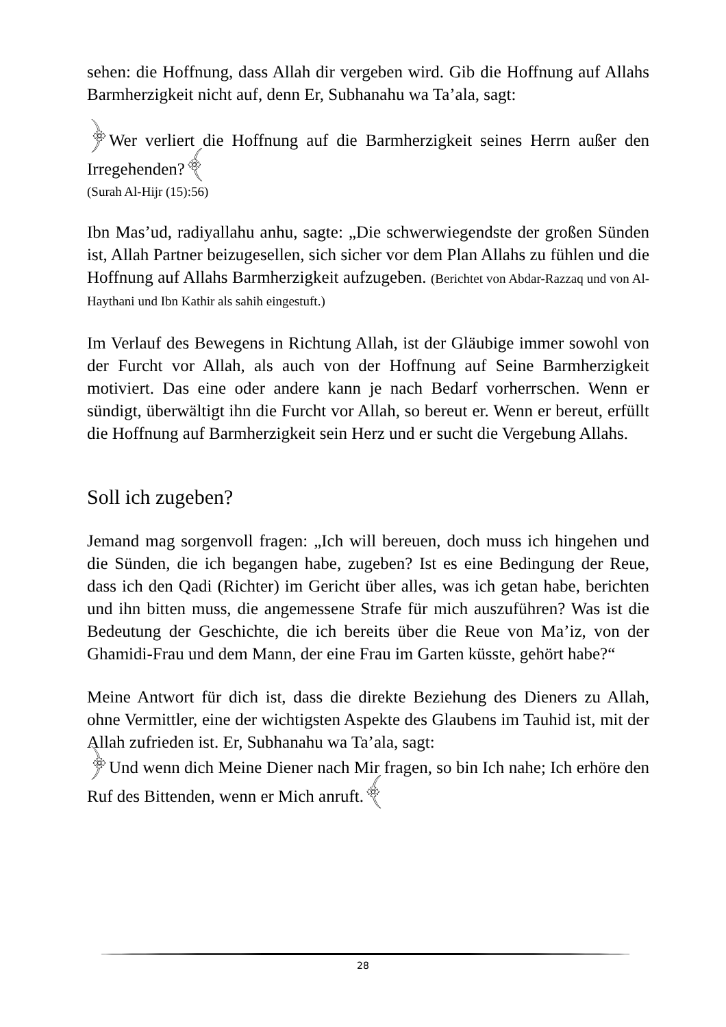sehen: die Hoffnung, dass Allah dir vergeben wird. Gib die Hoffnung auf Allahs Barmherzigkeit nicht auf, denn Er, Subhanahu wa Ta’ala, sagt:
﴿Wer verliert die Hoffnung auf die Barmherzigkeit seines Herrn außer den Irregehenden?﴾
(Surah Al-Hijr (15):56)
Ibn Mas’ud, radiyallahu anhu, sagte: „Die schwerwiegendste der großen Sünden ist, Allah Partner beizugesellen, sich sicher vor dem Plan Allahs zu fühlen und die Hoffnung auf Allahs Barmherzigkeit aufzugeben. (Berichtet von Abdar-Razzaq und von Al-Haythani und Ibn Kathir als sahih eingestuft.)
Im Verlauf des Bewegens in Richtung Allah, ist der Gläubige immer sowohl von der Furcht vor Allah, als auch von der Hoffnung auf Seine Barmherzigkeit motiviert. Das eine oder andere kann je nach Bedarf vorherrschen. Wenn er sündigt, überwältigt ihn die Furcht vor Allah, so bereut er. Wenn er bereut, erfüllt die Hoffnung auf Barmherzigkeit sein Herz und er sucht die Vergebung Allahs.
Soll ich zugeben?
Jemand mag sorgenvoll fragen: „Ich will bereuen, doch muss ich hingehen und die Sünden, die ich begangen habe, zugeben? Ist es eine Bedingung der Reue, dass ich den Qadi (Richter) im Gericht über alles, was ich getan habe, berichten und ihn bitten muss, die angemessene Strafe für mich auszuführen? Was ist die Bedeutung der Geschichte, die ich bereits über die Reue von Ma’iz, von der Ghamidi-Frau und dem Mann, der eine Frau im Garten küsste, gehört habe?“
Meine Antwort für dich ist, dass die direkte Beziehung des Dieners zu Allah, ohne Vermittler, eine der wichtigsten Aspekte des Glaubens im Tauhid ist, mit der Allah zufrieden ist. Er, Subhanahu wa Ta’ala, sagt:
﴿Und wenn dich Meine Diener nach Mir fragen, so bin Ich nahe; Ich erhöre den Ruf des Bittenden, wenn er Mich anruft.﴾
28